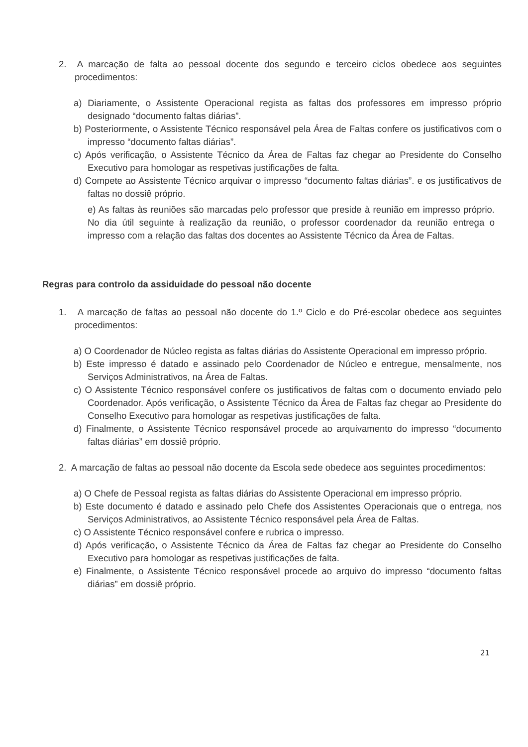2. A marcação de falta ao pessoal docente dos segundo e terceiro ciclos obedece aos seguintes procedimentos:
a) Diariamente, o Assistente Operacional regista as faltas dos professores em impresso próprio designado “documento faltas diárias”.
b) Posteriormente, o Assistente Técnico responsável pela Área de Faltas confere os justificativos com o impresso “documento faltas diárias”.
c) Após verificação, o Assistente Técnico da Área de Faltas faz chegar ao Presidente do Conselho Executivo para homologar as respetivas justificações de falta.
d) Compete ao Assistente Técnico arquivar o impresso “documento faltas diárias”. e os justificativos de faltas no dossiê próprio.
e) As faltas às reuniões são marcadas pelo professor que preside à reunião em impresso próprio. No dia útil seguinte à realização da reunião, o professor coordenador da reunião entrega o impresso com a relação das faltas dos docentes ao Assistente Técnico da Área de Faltas.
Regras para controlo da assiduidade do pessoal não docente
1. A marcação de faltas ao pessoal não docente do 1.º Ciclo e do Pré-escolar obedece aos seguintes procedimentos:
a) O Coordenador de Núcleo regista as faltas diárias do Assistente Operacional em impresso próprio.
b) Este impresso é datado e assinado pelo Coordenador de Núcleo e entregue, mensalmente, nos Serviços Administrativos, na Área de Faltas.
c) O Assistente Técnico responsável confere os justificativos de faltas com o documento enviado pelo Coordenador. Após verificação, o Assistente Técnico da Área de Faltas faz chegar ao Presidente do Conselho Executivo para homologar as respetivas justificações de falta.
d) Finalmente, o Assistente Técnico responsável procede ao arquivamento do impresso “documento faltas diárias” em dossiê próprio.
2. A marcação de faltas ao pessoal não docente da Escola sede obedece aos seguintes procedimentos:
a) O Chefe de Pessoal regista as faltas diárias do Assistente Operacional em impresso próprio.
b) Este documento é datado e assinado pelo Chefe dos Assistentes Operacionais que o entrega, nos Serviços Administrativos, ao Assistente Técnico responsável pela Área de Faltas.
c) O Assistente Técnico responsável confere e rubrica o impresso.
d) Após verificação, o Assistente Técnico da Área de Faltas faz chegar ao Presidente do Conselho Executivo para homologar as respetivas justificações de falta.
e) Finalmente, o Assistente Técnico responsável procede ao arquivo do impresso “documento faltas diárias” em dossiê próprio.
21